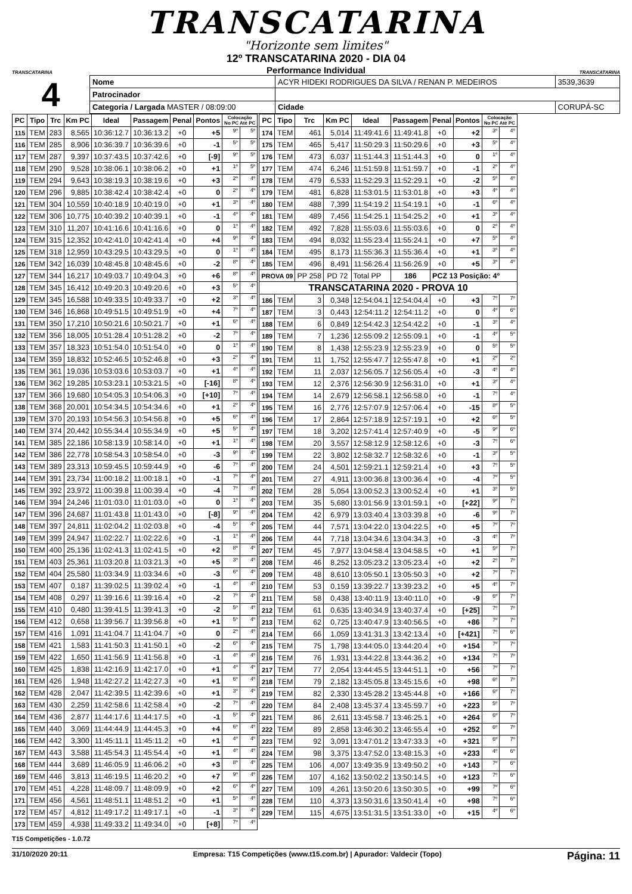TRANSCATARINA
"Horizonte sem limites"
TRANSCATARINA
12º TRANSCATARINA 2020 - DIA 04
Performance Individual
TRANSCATARINA
4
| Nome | ACYR HIDEKI RODRIGUES DA SILVA / RENAN P. MEDEIROS | | | 3539,3639 |
| Patrocinador | | | | |
| Categoria / Largada MASTER / 08:09:00 | | Cidade | CORUPÁ-SC | |
| PC | Tipo | Trc | Km PC | Ideal | Passagem | Penal | Pontos | Colocação No PC Até PC | |
| --- | --- | --- | --- | --- | --- | --- | --- | --- | --- |
| 115 | TEM | 283 | 8,565 | 10:36:12.7 | 10:36:13.2 | +0 | +5 | 9º | 5º |
| 116 | TEM | 285 | 8,906 | 10:36:39.7 | 10:36:39.6 | +0 | -1 | 5º | 5º |
| 117 | TEM | 287 | 9,397 | 10:37:43.5 | 10:37:42.6 | +0 | [-9] | 9º | 5º |
| 118 | TEM | 290 | 9,528 | 10:38:06.1 | 10:38:06.2 | +0 | +1 | 1º | 5º |
| 119 | TEM | 294 | 9,643 | 10:38:19.3 | 10:38:19.6 | +0 | +3 | 2º | 4º |
| 120 | TEM | 296 | 9,885 | 10:38:42.4 | 10:38:42.4 | +0 | 0 | 2º | 4º |
| 121 | TEM | 304 | 10,559 | 10:40:18.9 | 10:40:19.0 | +0 | +1 | 3º | 4º |
| 122 | TEM | 306 | 10,775 | 10:40:39.2 | 10:40:39.1 | +0 | -1 | 4º | 4º |
| 123 | TEM | 310 | 11,207 | 10:41:16.6 | 10:41:16.6 | +0 | 0 | 1º | 4º |
| 124 | TEM | 315 | 12,352 | 10:42:41.0 | 10:42:41.4 | +0 | +4 | 9º | 4º |
| 125 | TEM | 318 | 12,959 | 10:43:29.5 | 10:43:29.5 | +0 | 0 | 1º | 4º |
| 126 | TEM | 342 | 16,039 | 10:48:45.8 | 10:48:45.6 | +0 | -2 | 8º | 4º |
| 127 | TEM | 344 | 16,217 | 10:49:03.7 | 10:49:04.3 | +0 | +6 | 8º | 4º |
| 128 | TEM | 345 | 16,412 | 10:49:20.3 | 10:49:20.6 | +0 | +3 | 5º | 4º |
| 129 | TEM | 345 | 16,588 | 10:49:33.5 | 10:49:33.7 | +0 | +2 | 3º | 4º |
| 130 | TEM | 346 | 16,868 | 10:49:51.5 | 10:49:51.9 | +0 | +4 | 7º | 4º |
| 131 | TEM | 350 | 17,210 | 10:50:21.6 | 10:50:21.7 | +0 | +1 | 6º | 4º |
| 132 | TEM | 356 | 18,005 | 10:51:28.4 | 10:51:28.2 | +0 | -2 | 7º | 4º |
| 133 | TEM | 357 | 18,323 | 10:51:54.0 | 10:51:54.0 | +0 | 0 | 1º | 4º |
| 134 | TEM | 359 | 18,832 | 10:52:46.5 | 10:52:46.8 | +0 | +3 | 2º | 4º |
| 135 | TEM | 361 | 19,036 | 10:53:03.6 | 10:53:03.7 | +0 | +1 | 4º | 4º |
| 136 | TEM | 362 | 19,285 | 10:53:23.1 | 10:53:21.5 | +0 | [-16] | 8º | 4º |
| 137 | TEM | 366 | 19,680 | 10:54:05.3 | 10:54:06.3 | +0 | [+10] | 7º | 4º |
| 138 | TEM | 368 | 20,001 | 10:54:34.5 | 10:54:34.6 | +0 | +1 | 2º | 4º |
| 139 | TEM | 370 | 20,193 | 10:54:56.3 | 10:54:56.8 | +0 | +5 | 6º | 4º |
| 140 | TEM | 374 | 20,442 | 10:55:34.4 | 10:55:34.9 | +0 | +5 | 5º | 4º |
| 141 | TEM | 385 | 22,186 | 10:58:13.9 | 10:58:14.0 | +0 | +1 | 1º | 4º |
| 142 | TEM | 386 | 22,778 | 10:58:54.3 | 10:58:54.0 | +0 | -3 | 9º | 4º |
| 143 | TEM | 389 | 23,313 | 10:59:45.5 | 10:59:44.9 | +0 | -6 | 7º | 4º |
| 144 | TEM | 391 | 23,734 | 11:00:18.2 | 11:00:18.1 | +0 | -1 | 7º | 4º |
| 145 | TEM | 392 | 23,972 | 11:00:39.8 | 11:00:39.4 | +0 | -4 | 7º | 4º |
| 146 | TEM | 394 | 24,246 | 11:01:03.0 | 11:01:03.0 | +0 | 0 | 1º | 4º |
| 147 | TEM | 396 | 24,687 | 11:01:43.8 | 11:01:43.0 | +0 | [-8] | 9º | 4º |
| 148 | TEM | 397 | 24,811 | 11:02:04.2 | 11:02:03.8 | +0 | -4 | 5º | 4º |
| 149 | TEM | 399 | 24,947 | 11:02:22.7 | 11:02:22.6 | +0 | -1 | 1º | 4º |
| 150 | TEM | 400 | 25,136 | 11:02:41.3 | 11:02:41.5 | +0 | +2 | 8º | 4º |
| 151 | TEM | 403 | 25,361 | 11:03:20.8 | 11:03:21.3 | +0 | +5 | 3º | 4º |
| 152 | TEM | 404 | 25,580 | 11:03:34.9 | 11:03:34.6 | +0 | -3 | 6º | 4º |
| 153 | TEM | 407 | 0,187 | 11:39:02.5 | 11:39:02.4 | +0 | -1 | 4º | 4º |
| 154 | TEM | 408 | 0,297 | 11:39:16.6 | 11:39:16.4 | +0 | -2 | 7º | 4º |
| 155 | TEM | 410 | 0,480 | 11:39:41.5 | 11:39:41.3 | +0 | -2 | 5º | 4º |
| 156 | TEM | 412 | 0,658 | 11:39:56.7 | 11:39:56.8 | +0 | +1 | 5º | 4º |
| 157 | TEM | 416 | 1,091 | 11:41:04.7 | 11:41:04.7 | +0 | 0 | 2º | 4º |
| 158 | TEM | 421 | 1,583 | 11:41:50.3 | 11:41:50.1 | +0 | -2 | 6º | 4º |
| 159 | TEM | 422 | 1,650 | 11:41:56.9 | 11:41:56.8 | +0 | -1 | 4º | 4º |
| 160 | TEM | 425 | 1,838 | 11:42:16.9 | 11:42:17.0 | +0 | +1 | 4º | 4º |
| 161 | TEM | 426 | 1,948 | 11:42:27.2 | 11:42:27.3 | +0 | +1 | 6º | 4º |
| 162 | TEM | 428 | 2,047 | 11:42:39.5 | 11:42:39.6 | +0 | +1 | 3º | 4º |
| 163 | TEM | 430 | 2,259 | 11:42:58.6 | 11:42:58.4 | +0 | -2 | 7º | 4º |
| 164 | TEM | 436 | 2,877 | 11:44:17.6 | 11:44:17.5 | +0 | -1 | 5º | 4º |
| 165 | TEM | 440 | 3,069 | 11:44:44.9 | 11:44:45.3 | +0 | +4 | 6º | 4º |
| 166 | TEM | 442 | 3,300 | 11:45:11.1 | 11:45:11.2 | +0 | +1 | 4º | 4º |
| 167 | TEM | 443 | 3,588 | 11:45:54.3 | 11:45:54.4 | +0 | +1 | 4º | 4º |
| 168 | TEM | 444 | 3,689 | 11:46:05.9 | 11:46:06.2 | +0 | +3 | 8º | 4º |
| 169 | TEM | 446 | 3,813 | 11:46:19.5 | 11:46:20.2 | +0 | +7 | 9º | 4º |
| 170 | TEM | 451 | 4,228 | 11:48:09.7 | 11:48:09.9 | +0 | +2 | 6º | 4º |
| 171 | TEM | 456 | 4,561 | 11:48:51.1 | 11:48:51.2 | +0 | +1 | 5º | 4º |
| 172 | TEM | 457 | 4,812 | 11:49:17.2 | 11:49:17.1 | +0 | -1 | 3º | 4º |
| 173 | TEM | 459 | 4,938 | 11:49:33.2 | 11:49:34.0 | +0 | [+8] | 7º | 4º |
| PC | Tipo | Trc | Km PC | Ideal | Passagem | Penal | Pontos | Colocação No PC Até PC | |
| --- | --- | --- | --- | --- | --- | --- | --- | --- | --- |
| 174 | TEM | 461 | 5,014 | 11:49:41.6 | 11:49:41.8 | +0 | +2 | 3º | 4º |
| 175 | TEM | 465 | 5,417 | 11:50:29.3 | 11:50:29.6 | +0 | +3 | 5º | 4º |
| 176 | TEM | 473 | 6,037 | 11:51:44.3 | 11:51:44.3 | +0 | 0 | 1º | 4º |
| 177 | TEM | 474 | 6,246 | 11:51:59.8 | 11:51:59.7 | +0 | -1 | 2º | 4º |
| 178 | TEM | 479 | 6,533 | 11:52:29.3 | 11:52:29.1 | +0 | -2 | 5º | 4º |
| 179 | TEM | 481 | 6,828 | 11:53:01.5 | 11:53:01.8 | +0 | +3 | 4º | 4º |
| 180 | TEM | 488 | 7,399 | 11:54:19.2 | 11:54:19.1 | +0 | -1 | 6º | 4º |
| 181 | TEM | 489 | 7,456 | 11:54:25.1 | 11:54:25.2 | +0 | +1 | 3º | 4º |
| 182 | TEM | 492 | 7,828 | 11:55:03.6 | 11:55:03.6 | +0 | 0 | 2º | 4º |
| 183 | TEM | 494 | 8,032 | 11:55:23.4 | 11:55:24.1 | +0 | +7 | 5º | 4º |
| 184 | TEM | 495 | 8,173 | 11:55:36.3 | 11:55:36.4 | +0 | +1 | 3º | 4º |
| 185 | TEM | 496 | 8,491 | 11:56:26.4 | 11:56:26.9 | +0 | +5 | 3º | 4º |
| PROVA 09 | | PP 258 | PD 72 | Total PP | 186 | PCZ 13 Posição: 4º | | | |
| TRANSCATARINA 2020 - PROVA 10 | | | | | | | | | |
| 186 | TEM | 3 | 0,348 | 12:54:04.1 | 12:54:04.4 | +0 | +3 | 7º | 7º |
| 187 | TEM | 3 | 0,443 | 12:54:11.2 | 12:54:11.2 | +0 | 0 | 4º | 6º |
| 188 | TEM | 6 | 0,849 | 12:54:42.3 | 12:54:42.2 | +0 | -1 | 3º | 4º |
| 189 | TEM | 7 | 1,236 | 12:55:09.2 | 12:55:09.1 | +0 | -1 | 4º | 5º |
| 190 | TEM | 8 | 1,438 | 12:55:23.9 | 12:55:23.9 | +0 | 0 | 5º | 5º |
| 191 | TEM | 11 | 1,752 | 12:55:47.7 | 12:55:47.8 | +0 | +1 | 2º | 2º |
| 192 | TEM | 11 | 2,037 | 12:56:05.7 | 12:56:05.4 | +0 | -3 | 4º | 4º |
| 193 | TEM | 12 | 2,376 | 12:56:30.9 | 12:56:31.0 | +0 | +1 | 3º | 4º |
| 194 | TEM | 14 | 2,679 | 12:56:58.1 | 12:56:58.0 | +0 | -1 | 7º | 4º |
| 195 | TEM | 16 | 2,776 | 12:57:07.9 | 12:57:06.4 | +0 | -15 | 8º | 5º |
| 196 | TEM | 17 | 2,864 | 12:57:18.9 | 12:57:19.1 | +0 | +2 | 6º | 5º |
| 197 | TEM | 18 | 3,202 | 12:57:41.4 | 12:57:40.9 | +0 | -5 | 9º | 6º |
| 198 | TEM | 20 | 3,557 | 12:58:12.9 | 12:58:12.6 | +0 | -3 | 7º | 6º |
| 199 | TEM | 22 | 3,802 | 12:58:32.7 | 12:58:32.6 | +0 | -1 | 3º | 5º |
| 200 | TEM | 24 | 4,501 | 12:59:21.1 | 12:59:21.4 | +0 | +3 | 7º | 5º |
| 201 | TEM | 27 | 4,911 | 13:00:36.8 | 13:00:36.4 | +0 | -4 | 7º | 5º |
| 202 | TEM | 28 | 5,054 | 13:00:52.3 | 13:00:52.4 | +0 | +1 | 3º | 5º |
| 203 | TEM | 35 | 5,680 | 13:01:56.9 | 13:01:59.1 | +0 | [+22] | 9º | 7º |
| 204 | TEM | 42 | 6,979 | 13:03:40.4 | 13:03:39.8 | +0 | -6 | 9º | 7º |
| 205 | TEM | 44 | 7,571 | 13:04:22.0 | 13:04:22.5 | +0 | +5 | 7º | 7º |
| 206 | TEM | 44 | 7,718 | 13:04:34.6 | 13:04:34.3 | +0 | -3 | 4º | 7º |
| 207 | TEM | 45 | 7,977 | 13:04:58.4 | 13:04:58.5 | +0 | +1 | 5º | 7º |
| 208 | TEM | 46 | 8,252 | 13:05:23.2 | 13:05:23.4 | +0 | +2 | 2º | 7º |
| 209 | TEM | 48 | 8,610 | 13:05:50.1 | 13:05:50.3 | +0 | +2 | 7º | 7º |
| 210 | TEM | 53 | 0,159 | 13:39:22.7 | 13:39:23.2 | +0 | +5 | 4º | 7º |
| 211 | TEM | 58 | 0,438 | 13:40:11.9 | 13:40:11.0 | +0 | -9 | 6º | 7º |
| 212 | TEM | 61 | 0,635 | 13:40:34.9 | 13:40:37.4 | +0 | [+25] | 7º | 7º |
| 213 | TEM | 62 | 0,725 | 13:40:47.9 | 13:40:56.5 | +0 | +86 | 7º | 7º |
| 214 | TEM | 66 | 1,059 | 13:41:31.3 | 13:42:13.4 | +0 | [+421] | 7º | 6º |
| 215 | TEM | 75 | 1,798 | 13:44:05.0 | 13:44:20.4 | +0 | +154 | 7º | 7º |
| 216 | TEM | 76 | 1,931 | 13:44:22.8 | 13:44:36.2 | +0 | +134 | 7º | 7º |
| 217 | TEM | 77 | 2,054 | 13:44:45.5 | 13:44:51.1 | +0 | +56 | 7º | 7º |
| 218 | TEM | 79 | 2,182 | 13:45:05.8 | 13:45:15.6 | +0 | +98 | 6º | 7º |
| 219 | TEM | 82 | 2,330 | 13:45:28.2 | 13:45:44.8 | +0 | +166 | 6º | 7º |
| 220 | TEM | 84 | 2,408 | 13:45:37.4 | 13:45:59.7 | +0 | +223 | 5º | 7º |
| 221 | TEM | 86 | 2,611 | 13:45:58.7 | 13:46:25.1 | +0 | +264 | 6º | 7º |
| 222 | TEM | 89 | 2,858 | 13:46:30.2 | 13:46:55.4 | +0 | +252 | 6º | 7º |
| 223 | TEM | 92 | 3,091 | 13:47:01.2 | 13:47:33.3 | +0 | +321 | 6º | 7º |
| 224 | TEM | 98 | 3,375 | 13:47:52.0 | 13:48:15.3 | +0 | +233 | 4º | 6º |
| 225 | TEM | 106 | 4,007 | 13:49:35.9 | 13:49:50.2 | +0 | +143 | 7º | 6º |
| 226 | TEM | 107 | 4,162 | 13:50:02.2 | 13:50:14.5 | +0 | +123 | 7º | 6º |
| 227 | TEM | 109 | 4,261 | 13:50:20.6 | 13:50:30.5 | +0 | +99 | 7º | 6º |
| 228 | TEM | 110 | 4,373 | 13:50:31.6 | 13:50:41.4 | +0 | +98 | 7º | 6º |
| 229 | TEM | 115 | 4,675 | 13:51:31.5 | 13:51:33.0 | +0 | +15 | 4º | 6º |
T15 Competições - 1.0.72
31/10/2020 20:11 Empresa: T15 Competições (www.t15.com.br) | Apurador: Valdecir (Topo) Página: 11